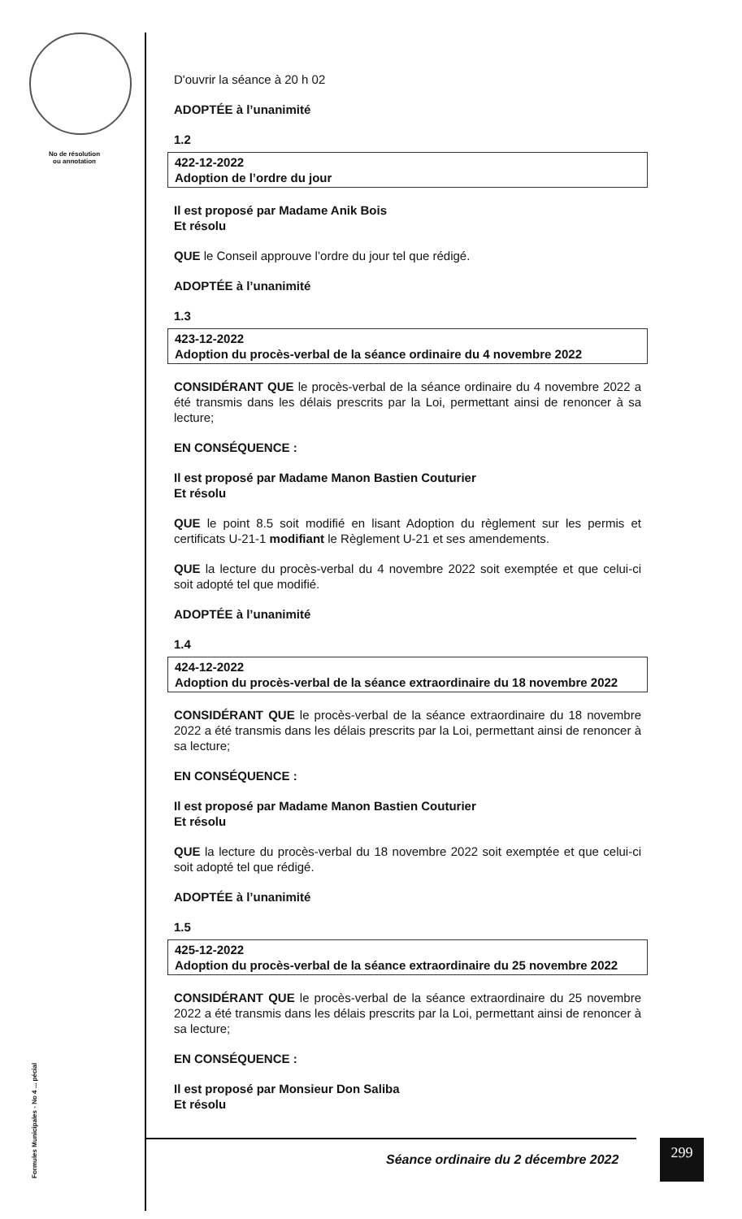No de résolution
ou annotation
Formules Municipales - No 4 ... pécial
D'ouvrir la séance à 20 h 02
ADOPTÉE à l’unanimité
1.2
422-12-2022
Adoption de l’ordre du jour
Il est proposé par Madame Anik Bois
Et résolu
QUE le Conseil approuve l’ordre du jour tel que rédigé.
ADOPTÉE à l’unanimité
1.3
423-12-2022
Adoption du procès-verbal de la séance ordinaire du 4 novembre 2022
CONSIDÉRANT QUE le procès-verbal de la séance ordinaire du 4 novembre 2022 a été transmis dans les délais prescrits par la Loi, permettant ainsi de renoncer à sa lecture;
EN CONSÉQUENCE :
Il est proposé par Madame Manon Bastien Couturier
Et résolu
QUE le point 8.5 soit modifié en lisant Adoption du règlement sur les permis et certificats U-21-1 modifiant le Règlement U-21 et ses amendements.
QUE la lecture du procès-verbal du 4 novembre 2022 soit exemptée et que celui-ci soit adopté tel que modifié.
ADOPTÉE à l’unanimité
1.4
424-12-2022
Adoption du procès-verbal de la séance extraordinaire du 18 novembre 2022
CONSIDÉRANT QUE le procès-verbal de la séance extraordinaire du 18 novembre 2022 a été transmis dans les délais prescrits par la Loi, permettant ainsi de renoncer à sa lecture;
EN CONSÉQUENCE :
Il est proposé par Madame Manon Bastien Couturier
Et résolu
QUE la lecture du procès-verbal du 18 novembre 2022 soit exemptée et que celui-ci soit adopté tel que rédigé.
ADOPTÉE à l’unanimité
1.5
425-12-2022
Adoption du procès-verbal de la séance extraordinaire du 25 novembre 2022
CONSIDÉRANT QUE le procès-verbal de la séance extraordinaire du 25 novembre 2022 a été transmis dans les délais prescrits par la Loi, permettant ainsi de renoncer à sa lecture;
EN CONSÉQUENCE :
Il est proposé par Monsieur Don Saliba
Et résolu
Séance ordinaire du 2 décembre 2022
299